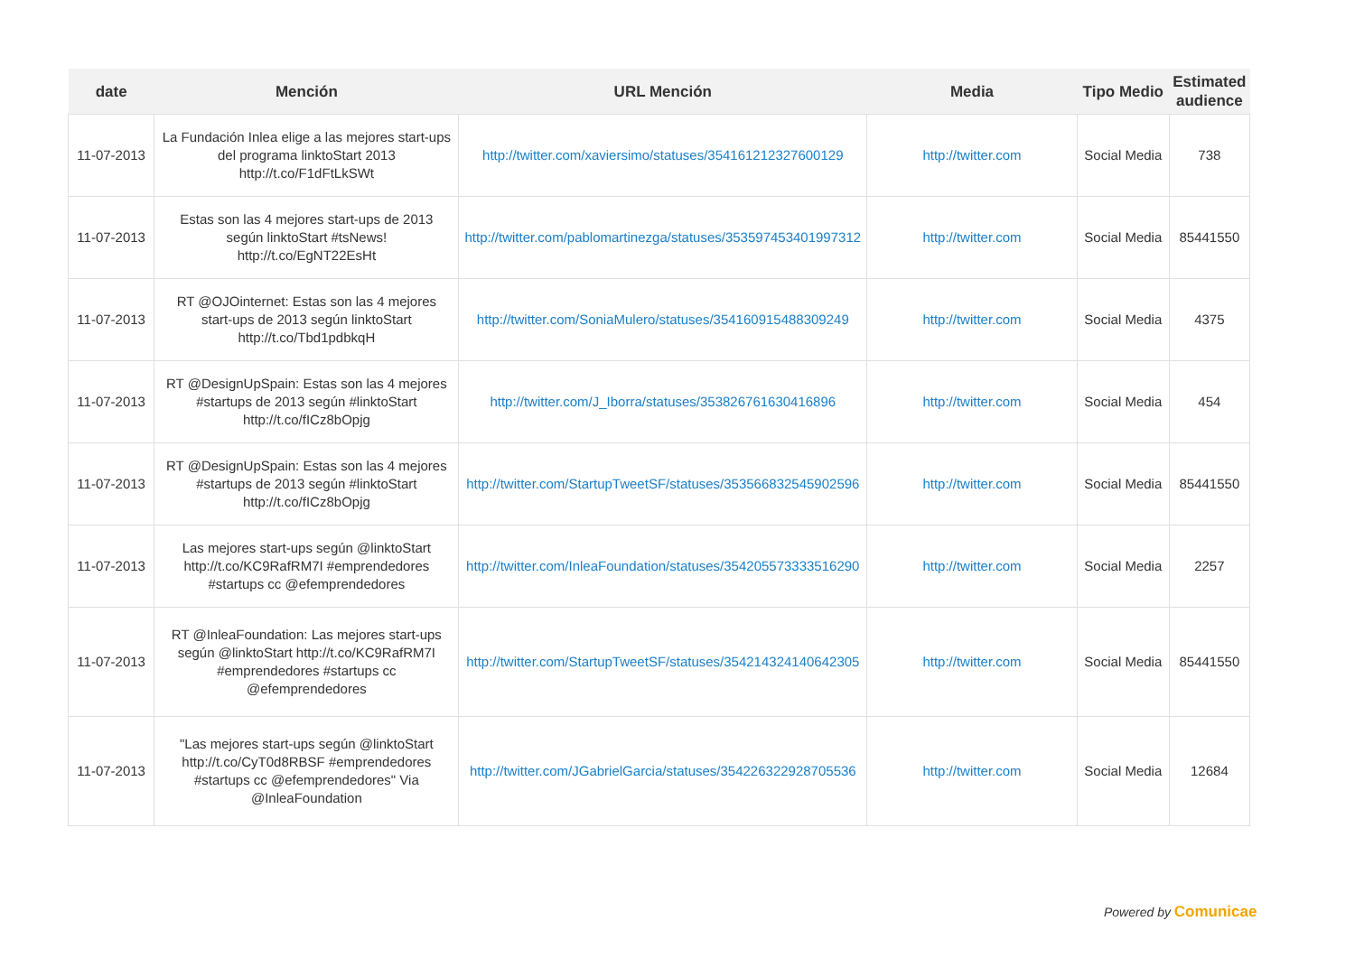| date | Mención | URL Mención | Media | Tipo Medio | Estimated audience |
| --- | --- | --- | --- | --- | --- |
| 11-07-2013 | La Fundación Inlea elige a las mejores start-ups del programa linktoStart 2013 http://t.co/F1dFtLkSWt | http://twitter.com/xaviersimo/statuses/354161212327600129 | http://twitter.com | Social Media | 738 |
| 11-07-2013 | Estas son las 4 mejores start-ups de 2013 según linktoStart #tsNews! http://t.co/EgNT22EsHt | http://twitter.com/pablomartinezga/statuses/353597453401997312 | http://twitter.com | Social Media | 85441550 |
| 11-07-2013 | RT @OJOinternet: Estas son las 4 mejores start-ups de 2013 según linktoStart http://t.co/Tbd1pdbkqH | http://twitter.com/SoniaMulero/statuses/354160915488309249 | http://twitter.com | Social Media | 4375 |
| 11-07-2013 | RT @DesignUpSpain: Estas son las 4 mejores #startups de 2013 según #linktoStart http://t.co/fICz8bOpjg | http://twitter.com/J_Iborra/statuses/353826761630416896 | http://twitter.com | Social Media | 454 |
| 11-07-2013 | RT @DesignUpSpain: Estas son las 4 mejores #startups de 2013 según #linktoStart http://t.co/fICz8bOpjg | http://twitter.com/StartupTweetSF/statuses/353566832545902596 | http://twitter.com | Social Media | 85441550 |
| 11-07-2013 | Las mejores start-ups según @linktoStart http://t.co/KC9RafRM7I #emprendedores #startups cc @efemprendedores | http://twitter.com/InleaFoundation/statuses/354205573333516290 | http://twitter.com | Social Media | 2257 |
| 11-07-2013 | RT @InleaFoundation: Las mejores start-ups según @linktoStart http://t.co/KC9RafRM7I #emprendedores #startups cc @efemprendedores | http://twitter.com/StartupTweetSF/statuses/354214324140642305 | http://twitter.com | Social Media | 85441550 |
| 11-07-2013 | "Las mejores start-ups según @linktoStart http://t.co/CyT0d8RBSF #emprendedores #startups cc @efemprendedores" Via @InleaFoundation | http://twitter.com/JGabrielGarcia/statuses/354226322928705536 | http://twitter.com | Social Media | 12684 |
Powered by Comunicae